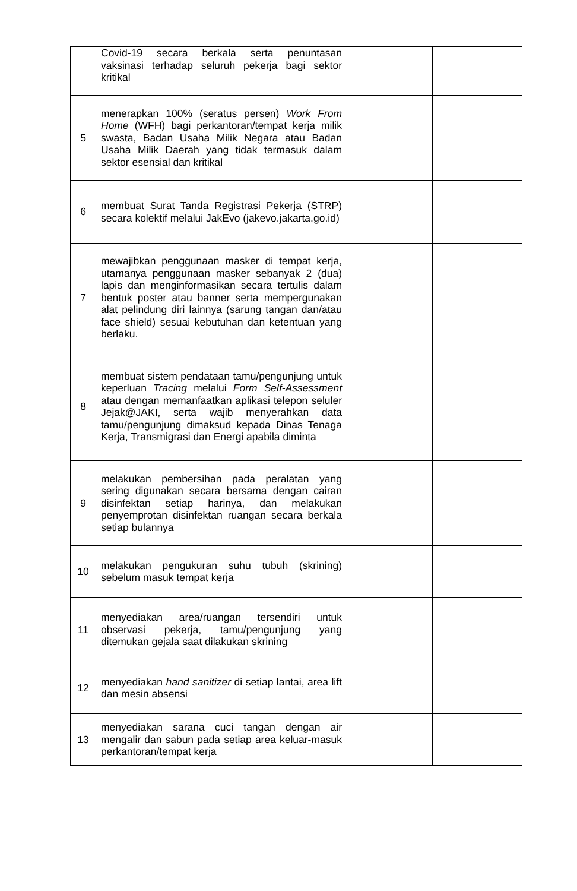| | Covid-19 secara berkala serta penuntasan vaksinasi terhadap seluruh pekerja bagi sektor kritikal | | |
| 5 | menerapkan 100% (seratus persen) Work From Home (WFH) bagi perkantoran/tempat kerja milik swasta, Badan Usaha Milik Negara atau Badan Usaha Milik Daerah yang tidak termasuk dalam sektor esensial dan kritikal | | |
| 6 | membuat Surat Tanda Registrasi Pekerja (STRP) secara kolektif melalui JakEvo (jakevo.jakarta.go.id) | | |
| 7 | mewajibkan penggunaan masker di tempat kerja, utamanya penggunaan masker sebanyak 2 (dua) lapis dan menginformasikan secara tertulis dalam bentuk poster atau banner serta mempergunakan alat pelindung diri lainnya (sarung tangan dan/atau face shield) sesuai kebutuhan dan ketentuan yang berlaku. | | |
| 8 | membuat sistem pendataan tamu/pengunjung untuk keperluan Tracing melalui Form Self-Assessment atau dengan memanfaatkan aplikasi telepon seluler Jejak@JAKI, serta wajib menyerahkan data tamu/pengunjung dimaksud kepada Dinas Tenaga Kerja, Transmigrasi dan Energi apabila diminta | | |
| 9 | melakukan pembersihan pada peralatan yang sering digunakan secara bersama dengan cairan disinfektan setiap harinya, dan melakukan penyemprotan disinfektan ruangan secara berkala setiap bulannya | | |
| 10 | melakukan pengukuran suhu tubuh (skrining) sebelum masuk tempat kerja | | |
| 11 | menyediakan area/ruangan tersendiri untuk observasi pekerja, tamu/pengunjung yang ditemukan gejala saat dilakukan skrining | | |
| 12 | menyediakan hand sanitizer di setiap lantai, area lift dan mesin absensi | | |
| 13 | menyediakan sarana cuci tangan dengan air mengalir dan sabun pada setiap area keluar-masuk perkantoran/tempat kerja | | |